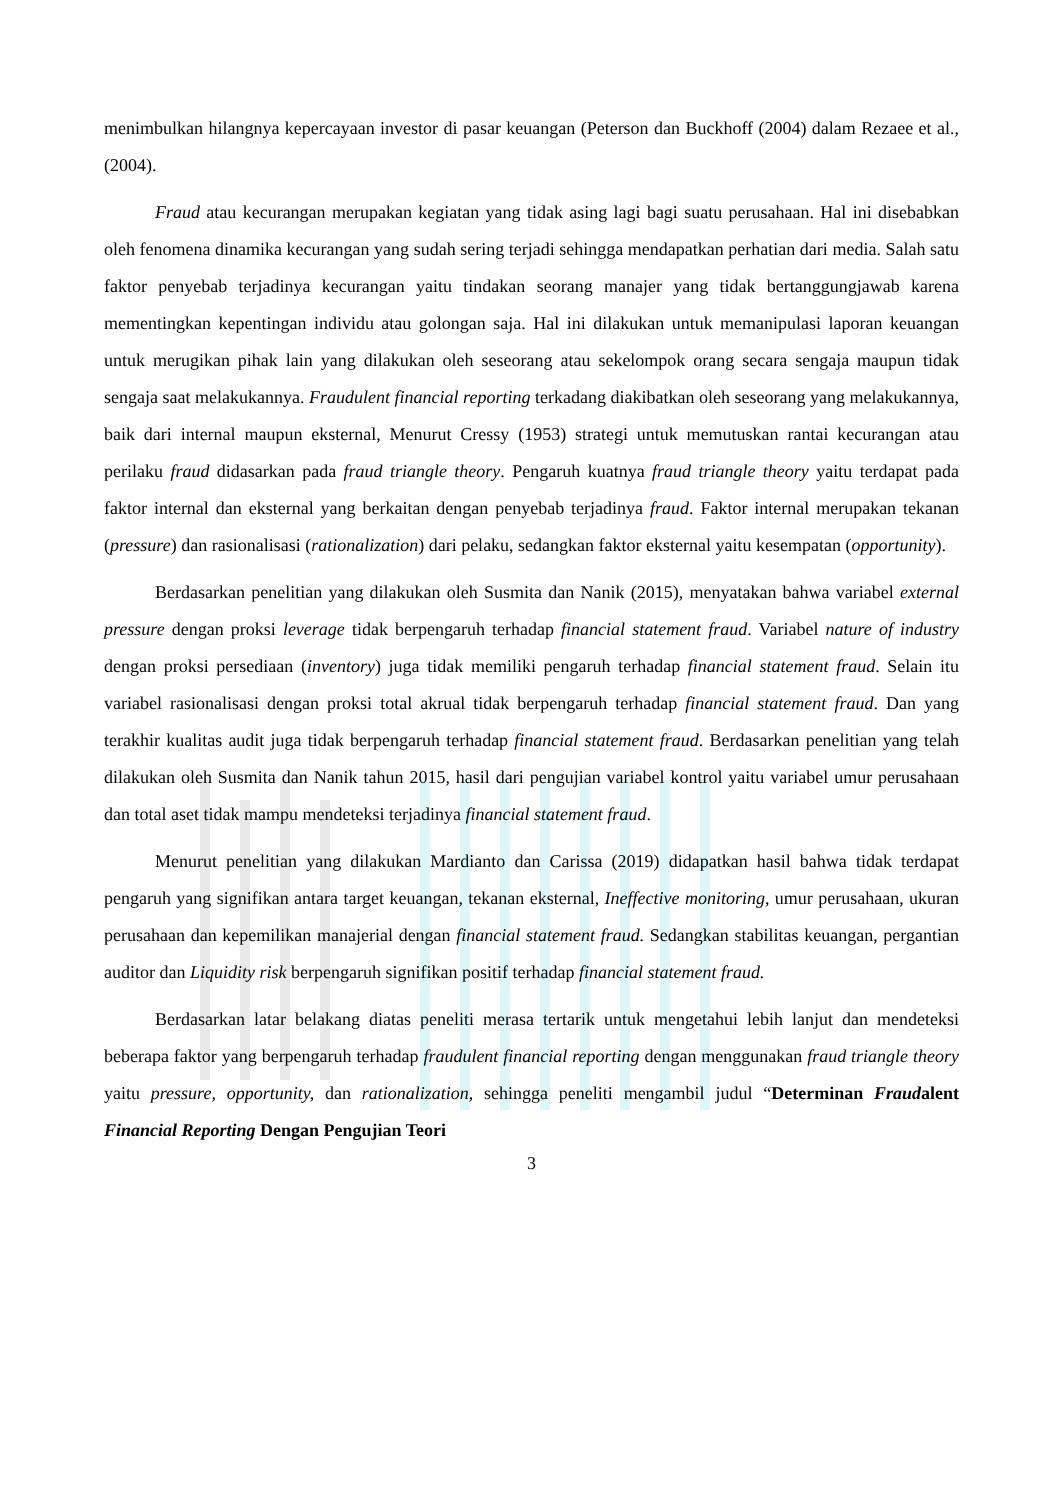menimbulkan hilangnya kepercayaan investor di pasar keuangan (Peterson dan Buckhoff (2004) dalam Rezaee et al., (2004).
Fraud atau kecurangan merupakan kegiatan yang tidak asing lagi bagi suatu perusahaan. Hal ini disebabkan oleh fenomena dinamika kecurangan yang sudah sering terjadi sehingga mendapatkan perhatian dari media. Salah satu faktor penyebab terjadinya kecurangan yaitu tindakan seorang manajer yang tidak bertanggungjawab karena mementingkan kepentingan individu atau golongan saja. Hal ini dilakukan untuk memanipulasi laporan keuangan untuk merugikan pihak lain yang dilakukan oleh seseorang atau sekelompok orang secara sengaja maupun tidak sengaja saat melakukannya. Fraudulent financial reporting terkadang diakibatkan oleh seseorang yang melakukannya, baik dari internal maupun eksternal, Menurut Cressy (1953) strategi untuk memutuskan rantai kecurangan atau perilaku fraud didasarkan pada fraud triangle theory. Pengaruh kuatnya fraud triangle theory yaitu terdapat pada faktor internal dan eksternal yang berkaitan dengan penyebab terjadinya fraud. Faktor internal merupakan tekanan (pressure) dan rasionalisasi (rationalization) dari pelaku, sedangkan faktor eksternal yaitu kesempatan (opportunity).
Berdasarkan penelitian yang dilakukan oleh Susmita dan Nanik (2015), menyatakan bahwa variabel external pressure dengan proksi leverage tidak berpengaruh terhadap financial statement fraud. Variabel nature of industry dengan proksi persediaan (inventory) juga tidak memiliki pengaruh terhadap financial statement fraud. Selain itu variabel rasionalisasi dengan proksi total akrual tidak berpengaruh terhadap financial statement fraud. Dan yang terakhir kualitas audit juga tidak berpengaruh terhadap financial statement fraud. Berdasarkan penelitian yang telah dilakukan oleh Susmita dan Nanik tahun 2015, hasil dari pengujian variabel kontrol yaitu variabel umur perusahaan dan total aset tidak mampu mendeteksi terjadinya financial statement fraud.
Menurut penelitian yang dilakukan Mardianto dan Carissa (2019) didapatkan hasil bahwa tidak terdapat pengaruh yang signifikan antara target keuangan, tekanan eksternal, Ineffective monitoring, umur perusahaan, ukuran perusahaan dan kepemilikan manajerial dengan financial statement fraud. Sedangkan stabilitas keuangan, pergantian auditor dan Liquidity risk berpengaruh signifikan positif terhadap financial statement fraud.
Berdasarkan latar belakang diatas peneliti merasa tertarik untuk mengetahui lebih lanjut dan mendeteksi beberapa faktor yang berpengaruh terhadap fraudulent financial reporting dengan menggunakan fraud triangle theory yaitu pressure, opportunity, dan rationalization, sehingga peneliti mengambil judul “Determinan Fraudalent Financial Reporting Dengan Pengujian Teori
3